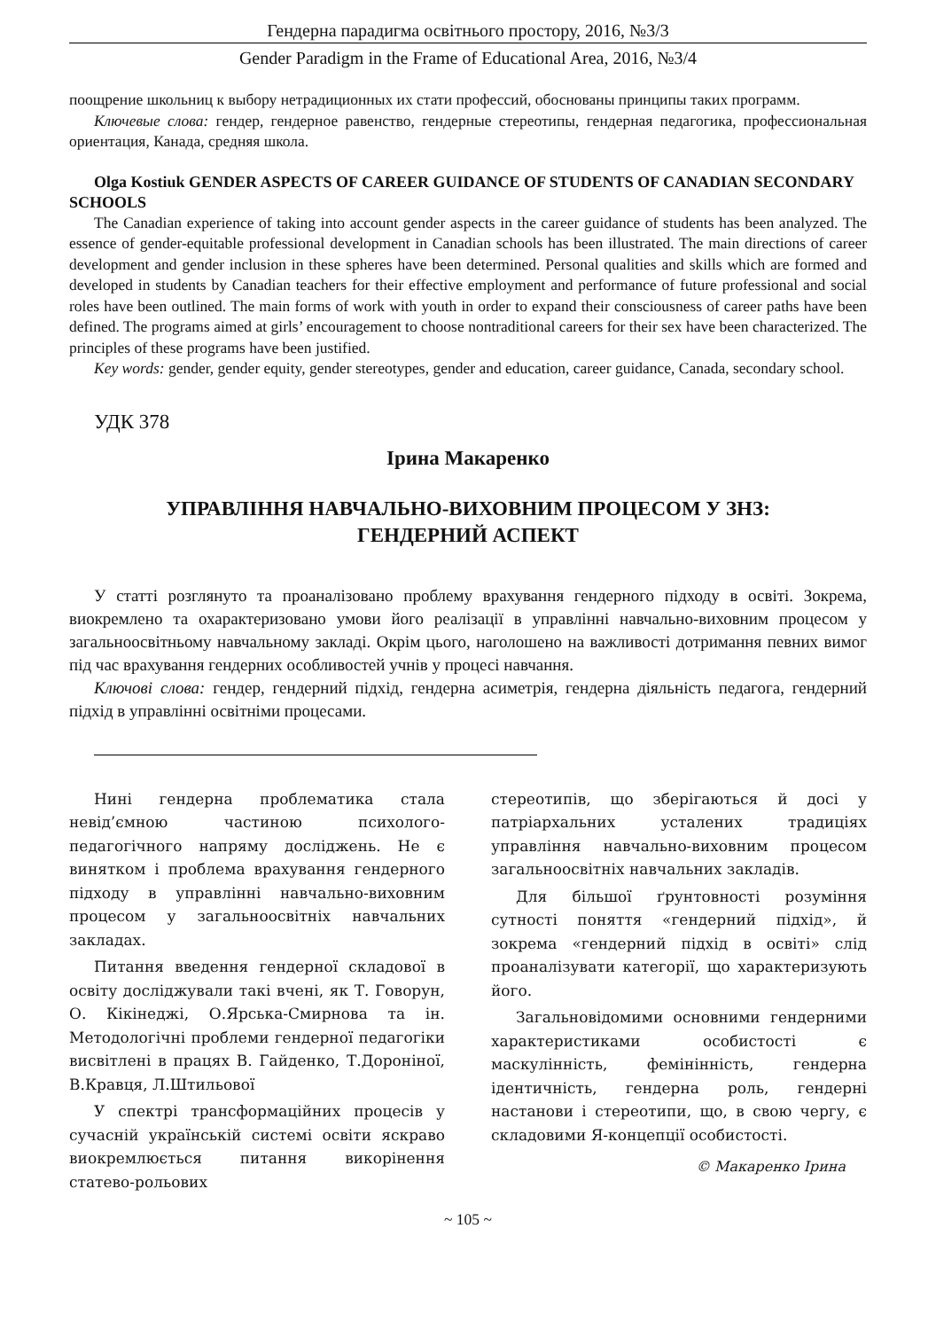Гендерна парадигма освітнього простору, 2016, №3/3
Gender Paradigm in the Frame of Educational Area, 2016, №3/4
поощрение школьниц к выбору нетрадиционных их стати профессий, обоснованы принципы таких программ.
Ключевые слова: гендер, гендерное равенство, гендерные стереотипы, гендерная педагогика, профессиональная ориентация, Канада, средняя школа.
Olga Kostiuk GENDER ASPECTS OF CAREER GUIDANCE OF STUDENTS OF CANADIAN SECONDARY SCHOOLS
The Canadian experience of taking into account gender aspects in the career guidance of students has been analyzed. The essence of gender-equitable professional development in Canadian schools has been illustrated. The main directions of career development and gender inclusion in these spheres have been determined. Personal qualities and skills which are formed and developed in students by Canadian teachers for their effective employment and performance of future professional and social roles have been outlined. The main forms of work with youth in order to expand their consciousness of career paths have been defined. The programs aimed at girls’ encouragement to choose nontraditional careers for their sex have been characterized. The principles of these programs have been justified.
Key words: gender, gender equity, gender stereotypes, gender and education, career guidance, Canada, secondary school.
УДК 378
Ірина Макаренко
УПРАВЛІННЯ НАВЧАЛЬНО-ВИХОВНИМ ПРОЦЕСОМ У ЗНЗ:
ГЕНДЕРНИЙ АСПЕКТ
У статті розглянуто та проаналізовано проблему врахування гендерного підходу в освіті. Зокрема, виокремлено та охарактеризовано умови його реалізації в управлінні навчально-виховним процесом у загальноосвітньому навчальному закладі. Окрім цього, наголошено на важливості дотримання певних вимог під час врахування гендерних особливостей учнів у процесі навчання.
Ключові слова: гендер, гендерний підхід, гендерна асиметрія, гендерна діяльність педагога, гендерний підхід в управлінні освітніми процесами.
Нині гендерна проблематика стала невід’ємною частиною психолого-педагогічного напряму досліджень. Не є винятком і проблема врахування гендерного підходу в управлінні навчально-виховним процесом у загальноосвітніх навчальних закладах.
Питання введення гендерної складової в освіту досліджували такі вчені, як Т. Говорун, О. Кікінеджі, О.Ярська-Смирнова та ін. Методологічні проблеми гендерної педагогіки висвітлені в працях В. Гайденко, Т.Дороніної, В.Кравця, Л.Штильової
У спектрі трансформаційних процесів у сучасній українській системі освіти яскраво виокремлюється питання викорінення статево-рольових
стереотипів, що зберігаються й досі у патріархальних усталених традиціях управління навчально-виховним процесом загальноосвітніх навчальних закладів.
Для більшої ґрунтовності розуміння сутності поняття «гендерний підхід», й зокрема «гендерний підхід в освіті» слід проаналізувати категорії, що характеризують його.
Загальновідомими основними гендерними характеристиками особистості є маскулінність, фемінінність, гендерна ідентичність, гендерна роль, гендерні настанови і стереотипи, що, в свою чергу, є складовими Я-концепції особистості.
© Макаренко Ірина
~ 105 ~